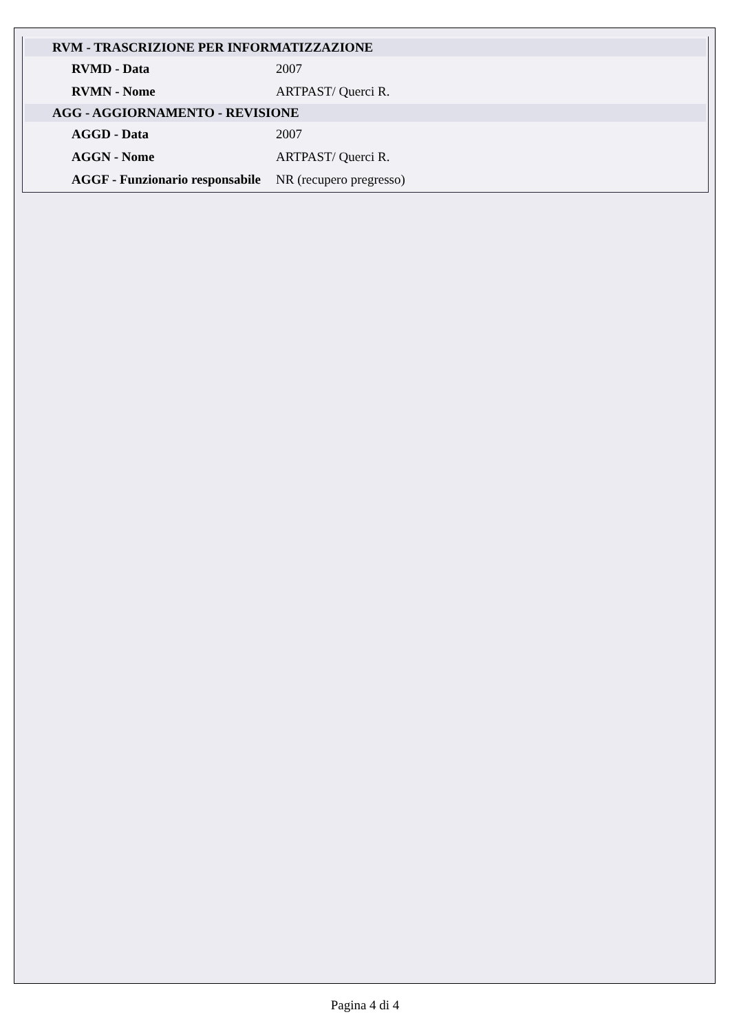| RVM - TRASCRIZIONE PER INFORMATIZZAZIONE | |
| RVMD - Data | 2007 |
| RVMN - Nome | ARTPAST/ Querci R. |
| AGG - AGGIORNAMENTO - REVISIONE | |
| AGGD - Data | 2007 |
| AGGN - Nome | ARTPAST/ Querci R. |
| AGGF - Funzionario responsabile | NR (recupero pregresso) |
Pagina 4 di 4